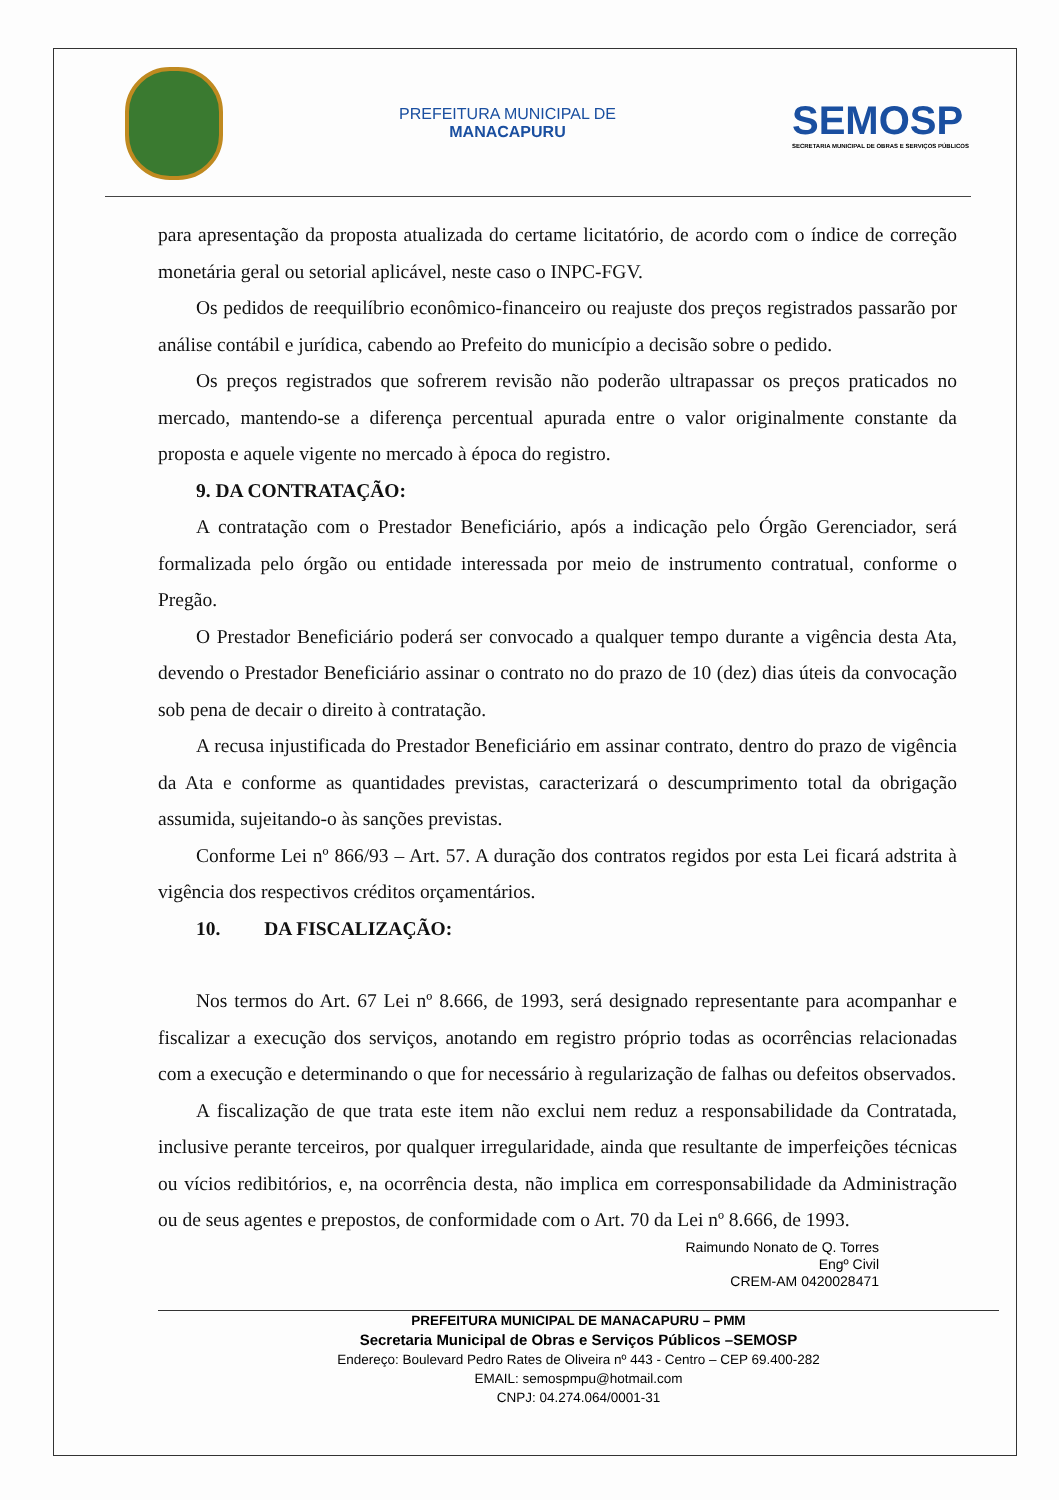PREFEITURA MUNICIPAL DE
MANACAPURU
SEMOSP
SECRETARIA MUNICIPAL DE OBRAS E SERVIÇOS PÚBLICOS
para apresentação da proposta atualizada do certame licitatório, de acordo com o índice de correção monetária geral ou setorial aplicável, neste caso o INPC-FGV.
Os pedidos de reequilíbrio econômico-financeiro ou reajuste dos preços registrados passarão por análise contábil e jurídica, cabendo ao Prefeito do município a decisão sobre o pedido.
Os preços registrados que sofrerem revisão não poderão ultrapassar os preços praticados no mercado, mantendo-se a diferença percentual apurada entre o valor originalmente constante da proposta e aquele vigente no mercado à época do registro.
9. DA CONTRATAÇÃO:
A contratação com o Prestador Beneficiário, após a indicação pelo Órgão Gerenciador, será formalizada pelo órgão ou entidade interessada por meio de instrumento contratual, conforme o Pregão.
O Prestador Beneficiário poderá ser convocado a qualquer tempo durante a vigência desta Ata, devendo o Prestador Beneficiário assinar o contrato no do prazo de 10 (dez) dias úteis da convocação sob pena de decair o direito à contratação.
A recusa injustificada do Prestador Beneficiário em assinar contrato, dentro do prazo de vigência da Ata e conforme as quantidades previstas, caracterizará o descumprimento total da obrigação assumida, sujeitando-o às sanções previstas.
Conforme Lei nº 866/93 – Art. 57. A duração dos contratos regidos por esta Lei ficará adstrita à vigência dos respectivos créditos orçamentários.
10. DA FISCALIZAÇÃO:
Nos termos do Art. 67 Lei nº 8.666, de 1993, será designado representante para acompanhar e fiscalizar a execução dos serviços, anotando em registro próprio todas as ocorrências relacionadas com a execução e determinando o que for necessário à regularização de falhas ou defeitos observados.
A fiscalização de que trata este item não exclui nem reduz a responsabilidade da Contratada, inclusive perante terceiros, por qualquer irregularidade, ainda que resultante de imperfeições técnicas ou vícios redibitórios, e, na ocorrência desta, não implica em corresponsabilidade da Administração ou de seus agentes e prepostos, de conformidade com o Art. 70 da Lei nº 8.666, de 1993.
Raimundo Nonato de Q. Torres
Engº Civil
CREM-AM 0420028471
PREFEITURA MUNICIPAL DE MANACAPURU – PMM
Secretaria Municipal de Obras e Serviços Públicos –SEMOSP
Endereço: Boulevard Pedro Rates de Oliveira nº 443 - Centro – CEP 69.400-282
EMAIL: semospmpu@hotmail.com
CNPJ: 04.274.064/0001-31